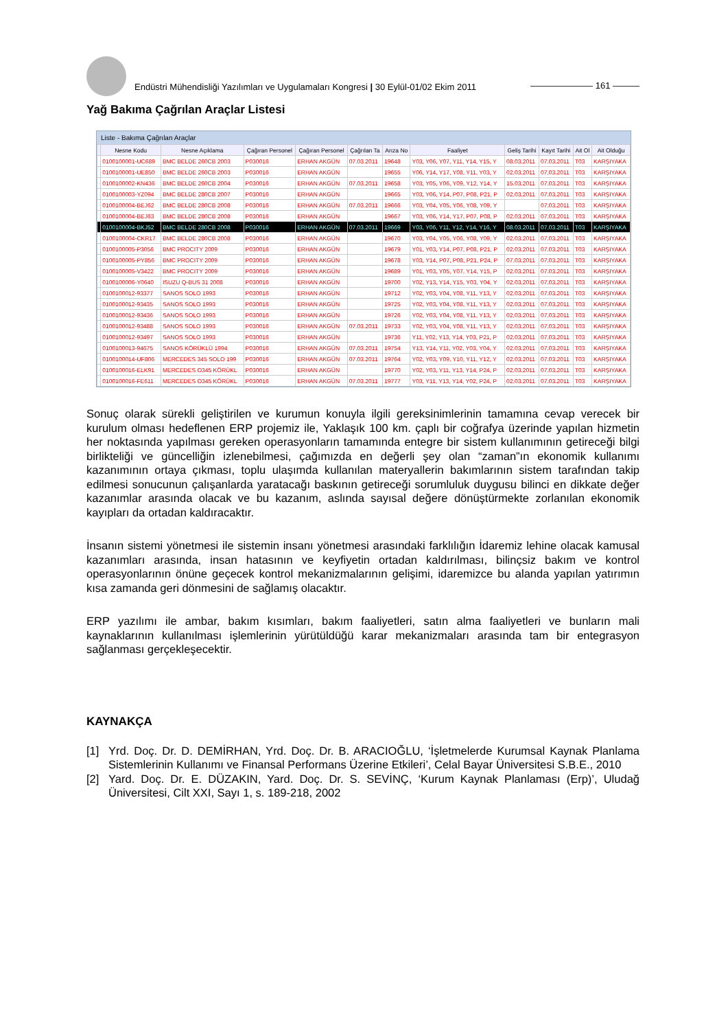Endüstri Mühendisliği Yazılımları ve Uygulamaları Kongresi | 30 Eylül-01/02 Ekim 2011
——————— 161 ———
Yağ Bakıma Çağrılan Araçlar Listesi
Liste - Bakıma Çağrılan Araçlar
| | Nesne Kodu | Nesne Açıklama | Çağıran Personel | Çağıran Personel | Çağrılan Ta | Arıza No | Faaliyet | Geliş Tarihi | Kayıt Tarihi | Ait Ol | Ait Olduğu |
| --- | --- | --- | --- | --- | --- | --- | --- | --- | --- | --- | --- |
| | 0100100001-UC689 | BMC BELDE 260CB 2003 | P030016 | ERHAN AKGÜN | 07.03.2011 | 19648 | Y03, Y06, Y07, Y11, Y14, Y15, Y | 08.03.2011 | 07.03.2011 | T03 | KARŞIYAKA |
| | 0100100001-UE850 | BMC BELDE 260CB 2003 | P030016 | ERHAN AKGÜN | | 19655 | Y06, Y14, Y17, Y08, Y11, Y03, Y | 02.03.2011 | 07.03.2011 | T03 | KARŞIYAKA |
| | 0100100002-KN436 | BMC BELDE 260CB 2004 | P030016 | ERHAN AKGÜN | 07.03.2011 | 19658 | Y03, Y05, Y06, Y09, Y12, Y14, Y | 15.03.2011 | 07.03.2011 | T03 | KARŞIYAKA |
| | 0100100003-YZ094 | BMC BELDE 280CB 2007 | P030016 | ERHAN AKGÜN | | 19665 | Y03, Y06, Y14, P07, P08, P21, P | 02.03.2011 | 07.03.2011 | T03 | KARŞIYAKA |
| | 0100100004-BEJ62 | BMC BELDE 280CB 2008 | P030016 | ERHAN AKGÜN | 07.03.2011 | 19666 | Y03, Y04, Y05, Y06, Y08, Y09, Y | | 07.03.2011 | T03 | KARŞIYAKA |
| | 0100100004-BEJ63 | BMC BELDE 280CB 2008 | P030016 | ERHAN AKGÜN | | 19667 | Y03, Y06, Y14, Y17, P07, P08, P | 02.03.2011 | 07.03.2011 | T03 | KARŞIYAKA |
| | 0100100004-BKJ52 | BMC BELDE 280CB 2008 | P030016 | ERHAN AKGÜN | 07.03.2011 | 19669 | Y03, Y06, Y11, Y12, Y14, Y16, Y | 08.03.2011 | 07.03.2011 | T03 | KARŞIYAKA |
| | 0100100004-CKR17 | BMC BELDE 280CB 2008 | P030016 | ERHAN AKGÜN | | 19670 | Y03, Y04, Y05, Y06, Y08, Y09, Y | 02.03.2011 | 07.03.2011 | T03 | KARŞIYAKA |
| | 0100100005-P3056 | BMC PROCITY 2009 | P030016 | ERHAN AKGÜN | | 19679 | Y01, Y03, Y14, P07, P08, P21, P | 02.03.2011 | 07.03.2011 | T03 | KARŞIYAKA |
| | 0100100005-PY856 | BMC PROCITY 2009 | P030016 | ERHAN AKGÜN | | 19678 | Y03, Y14, P07, P08, P21, P24, P | 07.03.2011 | 07.03.2011 | T03 | KARŞIYAKA |
| | 0100100005-V3422 | BMC PROCITY 2009 | P030016 | ERHAN AKGÜN | | 19689 | Y01, Y03, Y05, Y07, Y14, Y15, P | 02.03.2011 | 07.03.2011 | T03 | KARŞIYAKA |
| | 0100100006-Y0640 | ISUZU Q-BUS 31 2008 | P030016 | ERHAN AKGÜN | | 19700 | Y02, Y13, Y14, Y15, Y03, Y04, Y | 02.03.2011 | 07.03.2011 | T03 | KARŞIYAKA |
| | 0100100012-93377 | SANOS SOLO 1993 | P030016 | ERHAN AKGÜN | | 19712 | Y02, Y03, Y04, Y08, Y11, Y13, Y | 02.03.2011 | 07.03.2011 | T03 | KARŞIYAKA |
| | 0100100012-93435 | SANOS SOLO 1993 | P030016 | ERHAN AKGÜN | | 19725 | Y02, Y03, Y04, Y08, Y11, Y13, Y | 02.03.2011 | 07.03.2011 | T03 | KARŞIYAKA |
| | 0100100012-93436 | SANOS SOLO 1993 | P030016 | ERHAN AKGÜN | | 19726 | Y02, Y03, Y04, Y08, Y11, Y13, Y | 02.03.2011 | 07.03.2011 | T03 | KARŞIYAKA |
| | 0100100012-93488 | SANOS SOLO 1993 | P030016 | ERHAN AKGÜN | 07.03.2011 | 19733 | Y02, Y03, Y04, Y08, Y11, Y13, Y | 02.03.2011 | 07.03.2011 | T03 | KARŞIYAKA |
| | 0100100012-93497 | SANOS SOLO 1993 | P030016 | ERHAN AKGÜN | | 19736 | Y11, Y02, Y13, Y14, Y03, P21, P | 02.03.2011 | 07.03.2011 | T03 | KARŞIYAKA |
| | 0100100013-94675 | SANOS KÖRÜKLÜ 1994 | P030016 | ERHAN AKGÜN | 07.03.2011 | 19754 | Y13, Y14, Y11, Y02, Y03, Y04, Y | 02.03.2011 | 07.03.2011 | T03 | KARŞIYAKA |
| | 0100100014-UF806 | MERCEDES 345 SOLO 199 | P030016 | ERHAN AKGÜN | 07.03.2011 | 19764 | Y02, Y03, Y09, Y10, Y11, Y12, Y | 02.03.2011 | 07.03.2011 | T03 | KARŞIYAKA |
| | 0100100016-ELK91 | MERCEDES O345 KÖRÜKL | P030016 | ERHAN AKGÜN | | 19770 | Y02, Y03, Y11, Y13, Y14, P24, P | 02.03.2011 | 07.03.2011 | T03 | KARŞIYAKA |
| | 0100100016-FE611 | MERCEDES O345 KÖRÜKL | P030016 | ERHAN AKGÜN | 07.03.2011 | 19777 | Y03, Y11, Y13, Y14, Y02, P24, P | 02.03.2011 | 07.03.2011 | T03 | KARŞIYAKA |
Sonuç olarak sürekli geliştirilen ve kurumun konuyla ilgili gereksinimlerinin tamamına cevap verecek bir kurulum olması hedeflenen ERP projemiz ile, Yaklaşık 100 km. çaplı bir coğrafya üzerinde yapılan hizmetin her noktasında yapılması gereken operasyonların tamamında entegre bir sistem kullanımının getireceği bilgi birlikteliği ve güncelliğin izlenebilmesi, çağımızda en değerli şey olan “zaman”ın ekonomik kullanımı kazanımının ortaya çıkması, toplu ulaşımda kullanılan materyallerin bakımlarının sistem tarafından takip edilmesi sonucunun çalışanlarda yaratacağı baskının getireceği sorumluluk duygusu bilinci en dikkate değer kazanımlar arasında olacak ve bu kazanım, aslında sayısal değere dönüştürmekte zorlanılan ekonomik kayıpları da ortadan kaldıracaktır.
İnsanın sistemi yönetmesi ile sistemin insanı yönetmesi arasındaki farklılığın İdaremiz lehine olacak kamusal kazanımları arasında, insan hatasının ve keyfiyetin ortadan kaldırılması, bilinçsiz bakım ve kontrol operasyonlarının önüne geçecek kontrol mekanizmalarının gelişimi, idaremizce bu alanda yapılan yatırımın kısa zamanda geri dönmesini de sağlamış olacaktır.
ERP yazılımı ile ambar, bakım kısımları, bakım faaliyetleri, satın alma faaliyetleri ve bunların mali kaynaklarının kullanılması işlemlerinin yürütüldüğü karar mekanizmaları arasında tam bir entegrasyon sağlanması gerçekleşecektir.
KAYNAKÇA
[1] Yrd. Doç. Dr. D. DEMİRHAN, Yrd. Doç. Dr. B. ARACIOĞLU, ‘İşletmelerde Kurumsal Kaynak Planlama Sistemlerinin Kullanımı ve Finansal Performans Üzerine Etkileri’, Celal Bayar Üniversitesi S.B.E., 2010
[2] Yard. Doç. Dr. E. DÜZAKIN, Yard. Doç. Dr. S. SEVİNÇ, ‘Kurum Kaynak Planlaması (Erp)’, Uludağ Üniversitesi, Cilt XXI, Sayı 1, s. 189-218, 2002